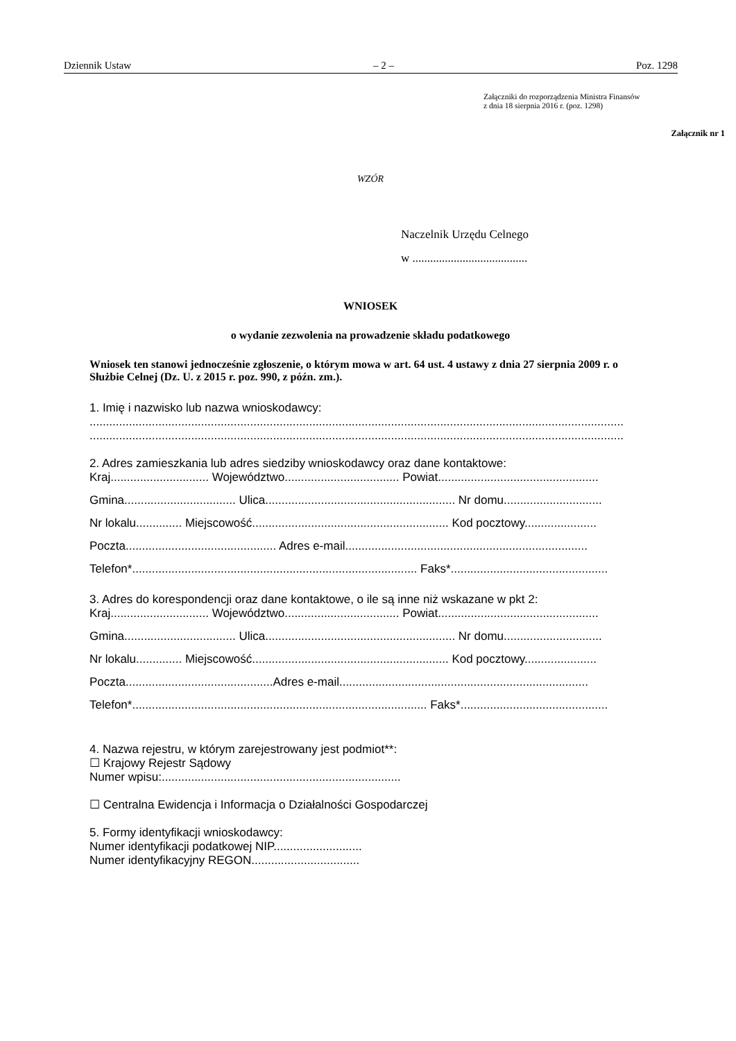Dziennik Ustaw – 2 – Poz. 1298
Załączniki do rozporządzenia Ministra Finansów
z dnia 18 sierpnia 2016 r. (poz. 1298)
Załącznik nr 1
WZÓR
Naczelnik Urzędu Celnego
w .......................................
WNIOSEK
o wydanie zezwolenia na prowadzenie składu podatkowego
Wniosek ten stanowi jednocześnie zgłoszenie, o którym mowa w art. 64 ust. 4 ustawy z dnia 27 sierpnia 2009 r. o Służbie Celnej (Dz. U. z 2015 r. poz. 990, z późn. zm.).
1. Imię i nazwisko lub nazwa wnioskodawcy:
...................................................................................................................................................................
...................................................................................................................................................................
2. Adres zamieszkania lub adres siedziby wnioskodawcy oraz dane kontaktowe:
Kraj.............................. Województwo................................... Powiat.................................................
Gmina.................................. Ulica.......................................................... Nr domu..............................
Nr lokalu.............. Miejscowość............................................................ Kod pocztowy......................
Poczta.............................................. Adres e-mail..........................................................................
Telefon*....................................................................................... Faks*................................................
3. Adres do korespondencji oraz dane kontaktowe, o ile są inne niż wskazane w pkt 2:
Kraj.............................. Województwo................................... Powiat.................................................
Gmina.................................. Ulica.......................................................... Nr domu..............................
Nr lokalu.............. Miejscowość............................................................ Kod pocztowy......................
Poczta.............................................Adres e-mail............................................................................
Telefon*.......................................................................................... Faks*.............................................
4. Nazwa rejestru, w którym zarejestrowany jest podmiot**:
☐ Krajowy Rejestr Sądowy
Numer wpisu:.........................................................................
☐ Centralna Ewidencja i Informacja o Działalności Gospodarczej
5. Formy identyfikacji wnioskodawcy:
Numer identyfikacji podatkowej NIP...........................
Numer identyfikacyjny REGON.................................